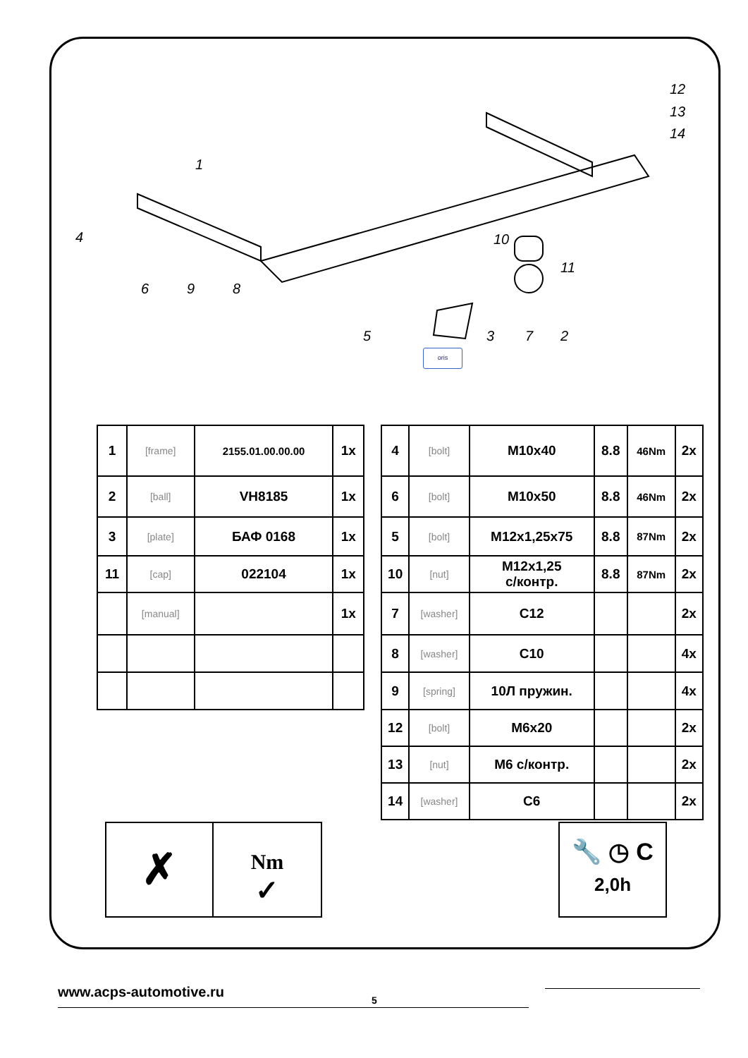1
4
6 9 8
10
11
5 3 7 2
12
13
14
oris
| 1 | [frame] | 2155.01.00.00.00 | 1x |
| 2 | [ball] | VH8185 | 1x |
| 3 | [plate] | БАФ 0168 | 1x |
| 11 | [cap] | 022104 | 1x |
| | [manual] | | 1x |
| 4 | [bolt] | M10x40 | 8.8 | 46Nm | 2x |
| 6 | [bolt] | M10x50 | 8.8 | 46Nm | 2x |
| 5 | [bolt] | M12x1,25x75 | 8.8 | 87Nm | 2x |
| 10 | [nut] | M12x1,25 с/контр. | 8.8 | 87Nm | 2x |
| 7 | [washer] | C12 | | | 2x |
| 8 | [washer] | C10 | | | 4x |
| 9 | [spring] | 10Л пружин. | | | 4x |
| 12 | [bolt] | M6x20 | | | 2x |
| 13 | [nut] | M6 с/контр. | | | 2x |
| 14 | [washer] | C6 | | | 2x |
✗
Nm
✓
🔧 ◷ C
2,0h
www.acps-automotive.ru 5